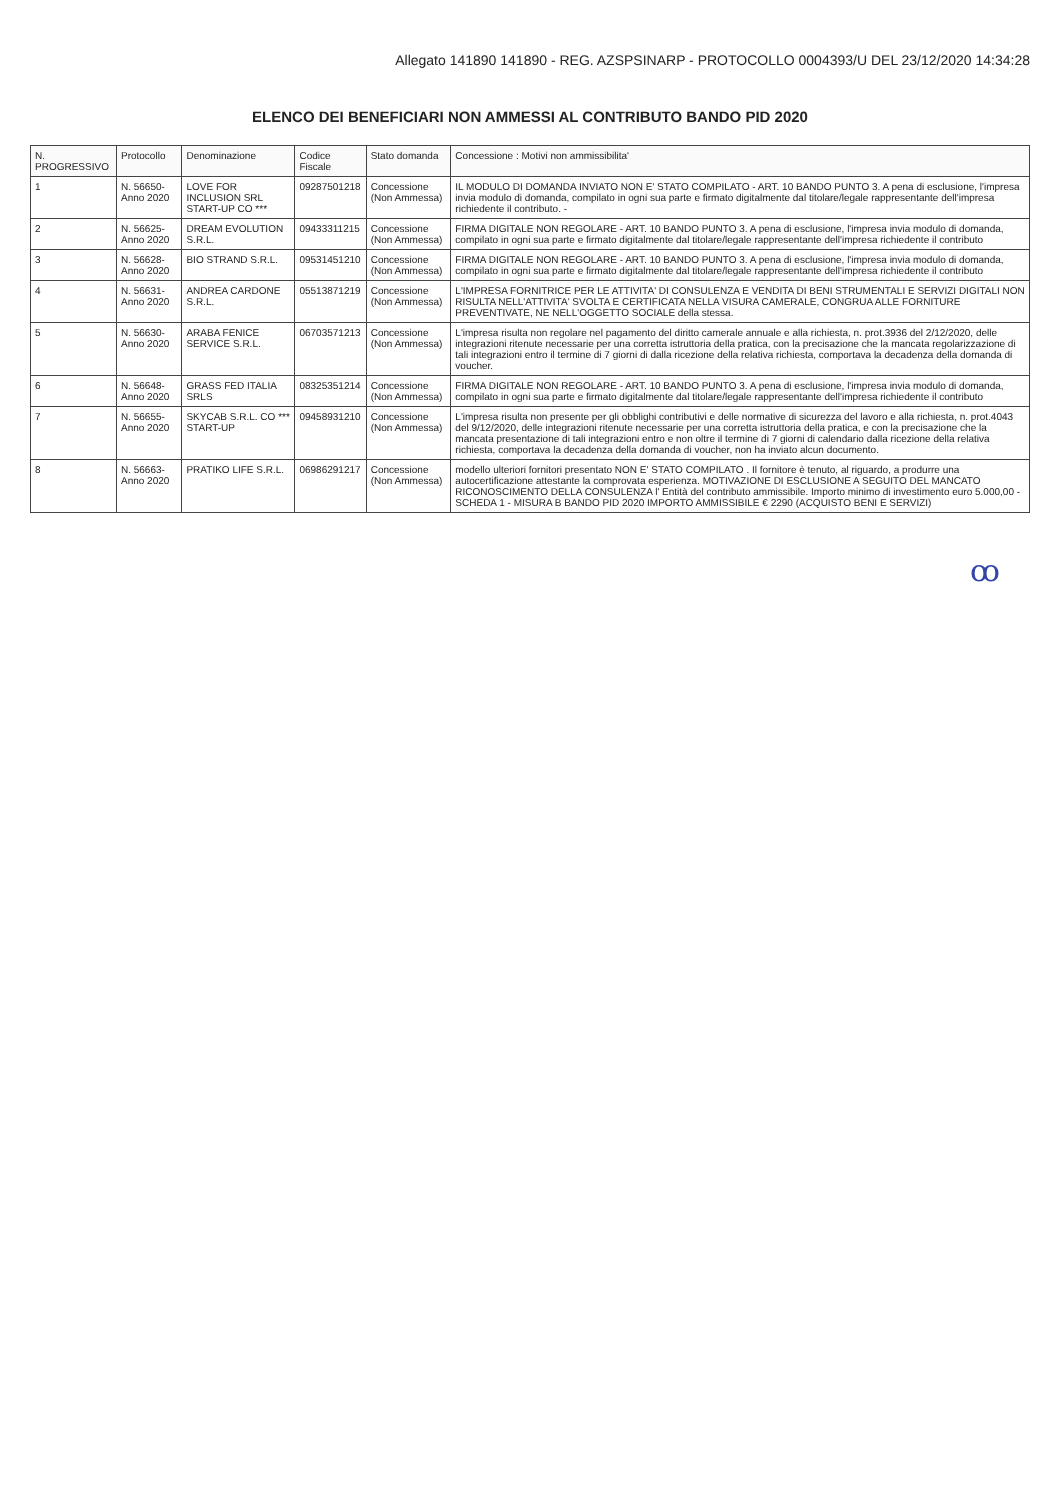Allegato 141890 141890 - REG. AZSPSINARP - PROTOCOLLO 0004393/U DEL 23/12/2020 14:34:28
ELENCO DEI BENEFICIARI NON AMMESSI AL CONTRIBUTO BANDO PID 2020
| N. PROGRESSIVO | Protocollo | Denominazione | Codice Fiscale | Stato domanda | Concessione : Motivi non ammissibilita' |
| --- | --- | --- | --- | --- | --- |
| 1 | N. 56650- Anno 2020 | LOVE FOR INCLUSION SRL START-UP CO *** | 09287501218 | Concessione (Non Ammessa) | IL MODULO DI DOMANDA INVIATO NON E' STATO COMPILATO - ART. 10 BANDO PUNTO 3. A pena di esclusione, l'impresa invia modulo di domanda, compilato in ogni sua parte e firmato digitalmente dal titolare/legale rappresentante dell'impresa richiedente il contributo. - |
| 2 | N. 56625- Anno 2020 | DREAM EVOLUTION S.R.L. | 09433311215 | Concessione (Non Ammessa) | FIRMA DIGITALE NON REGOLARE - ART. 10 BANDO PUNTO 3. A pena di esclusione, l'impresa invia modulo di domanda, compilato in ogni sua parte e firmato digitalmente dal titolare/legale rappresentante dell'impresa richiedente il contributo |
| 3 | N. 56628- Anno 2020 | BIO STRAND S.R.L. | 09531451210 | Concessione (Non Ammessa) | FIRMA DIGITALE NON REGOLARE - ART. 10 BANDO PUNTO 3. A pena di esclusione, l'impresa invia modulo di domanda, compilato in ogni sua parte e firmato digitalmente dal titolare/legale rappresentante dell'impresa richiedente il contributo |
| 4 | N. 56631- Anno 2020 | ANDREA CARDONE S.R.L. | 05513871219 | Concessione (Non Ammessa) | L'IMPRESA FORNITRICE PER LE ATTIVITA' DI CONSULENZA E VENDITA DI BENI STRUMENTALI E SERVIZI DIGITALI NON RISULTA NELL'ATTIVITA' SVOLTA E CERTIFICATA NELLA VISURA CAMERALE, CONGRUA ALLE FORNITURE PREVENTIVATE, NE NELL'OGGETTO SOCIALE della stessa. |
| 5 | N. 56630- Anno 2020 | ARABA FENICE SERVICE S.R.L. | 06703571213 | Concessione (Non Ammessa) | L'impresa risulta non regolare nel pagamento del diritto camerale annuale e alla richiesta, n. prot.3936 del 2/12/2020, delle integrazioni ritenute necessarie per una corretta istruttoria della pratica, con la precisazione che la mancata regolarizzazione di tali integrazioni entro il termine di 7 giorni di dalla ricezione della relativa richiesta, comportava la decadenza della domanda di voucher. |
| 6 | N. 56648- Anno 2020 | GRASS FED ITALIA SRLS | 08325351214 | Concessione (Non Ammessa) | FIRMA DIGITALE NON REGOLARE - ART. 10 BANDO PUNTO 3. A pena di esclusione, l'impresa invia modulo di domanda, compilato in ogni sua parte e firmato digitalmente dal titolare/legale rappresentante dell'impresa richiedente il contributo |
| 7 | N. 56655- Anno 2020 | SKYCAB S.R.L. CO *** START-UP | 09458931210 | Concessione (Non Ammessa) | L'impresa risulta non presente per gli obblighi contributivi e delle normative di sicurezza del lavoro e alla richiesta, n. prot.4043 del 9/12/2020, delle integrazioni ritenute necessarie per una corretta istruttoria della pratica, e con la precisazione che la mancata presentazione di tali integrazioni entro e non oltre il termine di 7 giorni di calendario dalla ricezione della relativa richiesta, comportava la decadenza della domanda di voucher, non ha inviato alcun documento. |
| 8 | N. 56663- Anno 2020 | PRATIKO LIFE S.R.L. | 06986291217 | Concessione (Non Ammessa) | modello ulteriori fornitori presentato NON E' STATO COMPILATO . Il fornitore è tenuto, al riguardo, a produrre una autocertificazione attestante la comprovata esperienza. MOTIVAZIONE DI ESCLUSIONE A SEGUITO DEL MANCATO RICONOSCIMENTO DELLA CONSULENZA l' Entità del contributo ammissibile. Importo minimo di investimento euro 5.000,00 - SCHEDA 1 - MISURA B BANDO PID 2020 IMPORTO AMMISSIBILE € 2290 (ACQUISTO BENI E SERVIZI) |
ꝏ